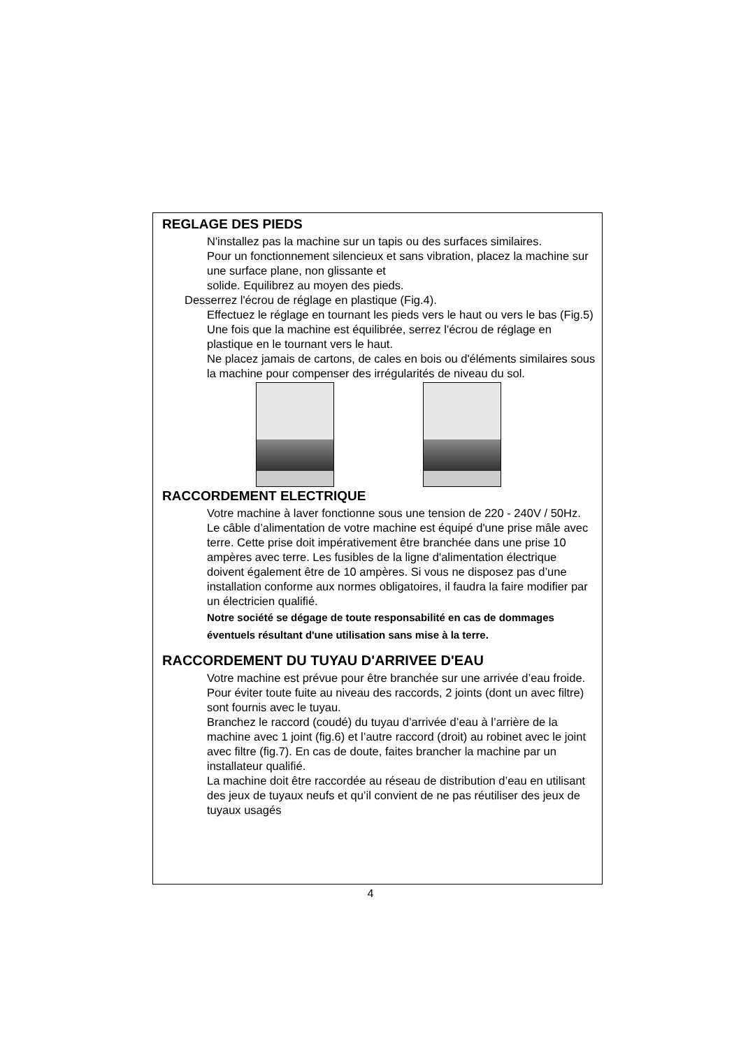REGLAGE DES PIEDS
N'installez pas la machine sur un tapis ou des surfaces similaires.
Pour un fonctionnement silencieux et sans vibration, placez la machine sur une surface plane, non glissante et
solide. Equilibrez au moyen des pieds.
Desserrez l'écrou de réglage en plastique (Fig.4).
Effectuez le réglage en tournant les pieds vers le haut ou vers le bas (Fig.5)
Une fois que la machine est équilibrée, serrez l'écrou de réglage en plastique en le tournant vers le haut.
Ne placez jamais de cartons, de cales en bois ou d'éléments similaires sous la machine pour compenser des irrégularités de niveau du sol.
RACCORDEMENT ELECTRIQUE
Votre machine à laver fonctionne sous une tension de 220 - 240V / 50Hz.
Le câble d’alimentation de votre machine est équipé d'une prise mâle avec terre. Cette prise doit impérativement être branchée dans une prise 10 ampères avec terre. Les fusibles de la ligne d'alimentation électrique doivent également être de 10 ampères. Si vous ne disposez pas d’une installation conforme aux normes obligatoires, il faudra la faire modifier par un électricien qualifié.
Notre société se dégage de toute responsabilité en cas de dommages éventuels résultant d'une utilisation sans mise à la terre.
RACCORDEMENT DU TUYAU D'ARRIVEE D'EAU
Votre machine est prévue pour être branchée sur une arrivée d’eau froide.
Pour éviter toute fuite au niveau des raccords, 2 joints (dont un avec filtre) sont fournis avec le tuyau.
Branchez le raccord (coudé) du tuyau d’arrivée d’eau à l’arrière de la machine avec 1 joint (fig.6) et l’autre raccord (droit) au robinet avec le joint avec filtre (fig.7). En cas de doute, faites brancher la machine par un installateur qualifié.
La machine doit être raccordée au réseau de distribution d’eau en utilisant des jeux de tuyaux neufs et qu’il convient de ne pas réutiliser des jeux de tuyaux usagés
4